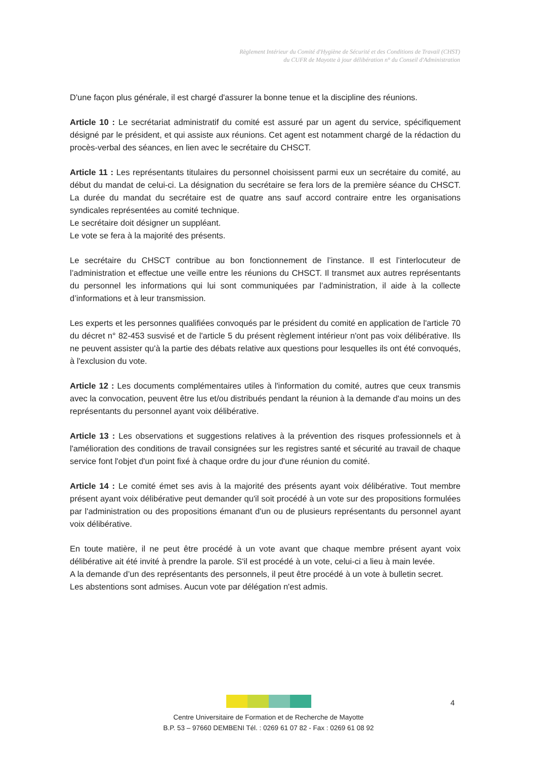Règlement Intérieur du Comité d'Hygiène de Sécurité et des Conditions de Travail (CHST)
du CUFR de Mayotte à jour délibération n° du Conseil d'Administration
D'une façon plus générale, il est chargé d'assurer la bonne tenue et la discipline des réunions.
Article 10 : Le secrétariat administratif du comité est assuré par un agent du service, spécifiquement désigné par le président, et qui assiste aux réunions. Cet agent est notamment chargé de la rédaction du procès-verbal des séances, en lien avec le secrétaire du CHSCT.
Article 11 : Les représentants titulaires du personnel choisissent parmi eux un secrétaire du comité, au début du mandat de celui-ci. La désignation du secrétaire se fera lors de la première séance du CHSCT. La durée du mandat du secrétaire est de quatre ans sauf accord contraire entre les organisations syndicales représentées au comité technique.
Le secrétaire doit désigner un suppléant.
Le vote se fera à la majorité des présents.
Le secrétaire du CHSCT contribue au bon fonctionnement de l’instance. Il est l’interlocuteur de l’administration et effectue une veille entre les réunions du CHSCT. Il transmet aux autres représentants du personnel les informations qui lui sont communiquées par l’administration, il aide à la collecte d’informations et à leur transmission.
Les experts et les personnes qualifiées convoqués par le président du comité en application de l'article 70 du décret n° 82-453 susvisé et de l'article 5 du présent règlement intérieur n'ont pas voix délibérative. Ils ne peuvent assister qu'à la partie des débats relative aux questions pour lesquelles ils ont été convoqués, à l'exclusion du vote.
Article 12 : Les documents complémentaires utiles à l'information du comité, autres que ceux transmis avec la convocation, peuvent être lus et/ou distribués pendant la réunion à la demande d'au moins un des représentants du personnel ayant voix délibérative.
Article 13 : Les observations et suggestions relatives à la prévention des risques professionnels et à l'amélioration des conditions de travail consignées sur les registres santé et sécurité au travail de chaque service font l'objet d'un point fixé à chaque ordre du jour d'une réunion du comité.
Article 14 : Le comité émet ses avis à la majorité des présents ayant voix délibérative. Tout membre présent ayant voix délibérative peut demander qu'il soit procédé à un vote sur des propositions formulées par l'administration ou des propositions émanant d'un ou de plusieurs représentants du personnel ayant voix délibérative.
En toute matière, il ne peut être procédé à un vote avant que chaque membre présent ayant voix délibérative ait été invité à prendre la parole. S'il est procédé à un vote, celui-ci a lieu à main levée.
A la demande d’un des représentants des personnels, il peut être procédé à un vote à bulletin secret.
Les abstentions sont admises. Aucun vote par délégation n'est admis.
4
Centre Universitaire de Formation et de Recherche de Mayotte
B.P. 53 – 97660 DEMBENI Tél. : 0269 61 07 82 - Fax : 0269 61 08 92